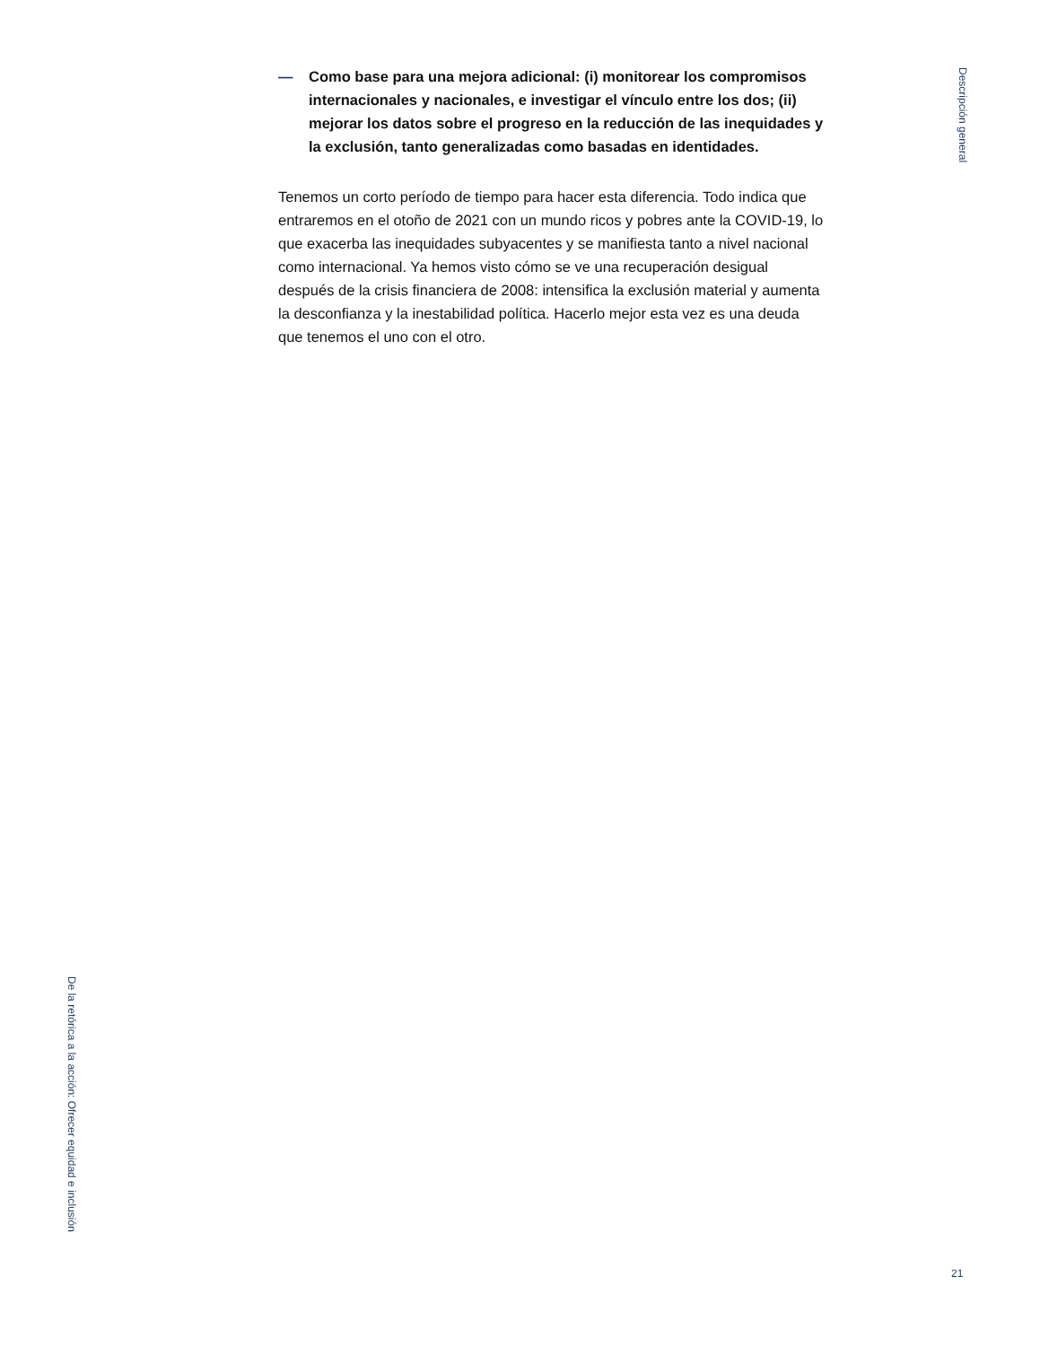Descripción general
— Como base para una mejora adicional: (i) monitorear los compromisos internacionales y nacionales, e investigar el vínculo entre los dos; (ii) mejorar los datos sobre el progreso en la reducción de las inequidades y la exclusión, tanto generalizadas como basadas en identidades.
Tenemos un corto período de tiempo para hacer esta diferencia. Todo indica que entraremos en el otoño de 2021 con un mundo ricos y pobres ante la COVID-19, lo que exacerba las inequidades subyacentes y se manifiesta tanto a nivel nacional como internacional. Ya hemos visto cómo se ve una recuperación desigual después de la crisis financiera de 2008: intensifica la exclusión material y aumenta la desconfianza y la inestabilidad política. Hacerlo mejor esta vez es una deuda que tenemos el uno con el otro.
De la retórica a la acción: Ofrecer equidad e inclusión
21